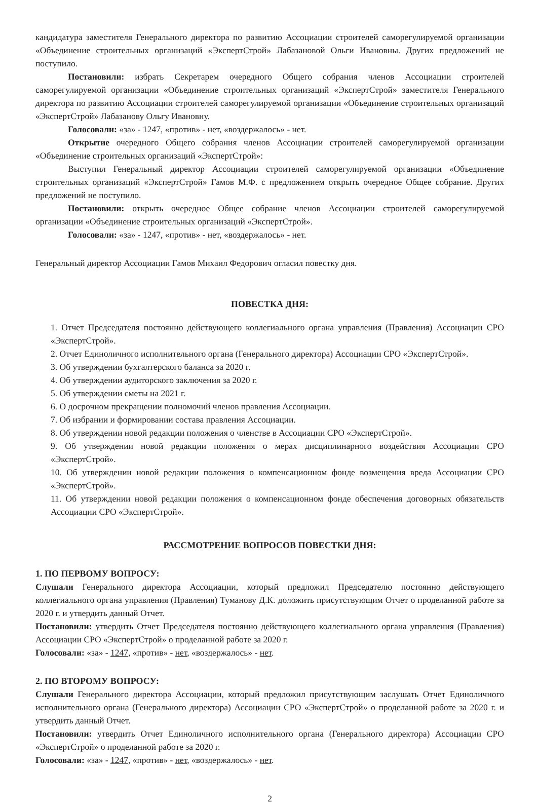кандидатура заместителя Генерального директора по развитию Ассоциации строителей саморегулируемой организации «Объединение строительных организаций «ЭкспертСтрой» Лабазановой Ольги Ивановны. Других предложений не поступило.
Постановили: избрать Секретарем очередного Общего собрания членов Ассоциации строителей саморегулируемой организации «Объединение строительных организаций «ЭкспертСтрой» заместителя Генерального директора по развитию Ассоциации строителей саморегулируемой организации «Объединение строительных организаций «ЭкспертСтрой» Лабазанову Ольгу Ивановну.
Голосовали: «за» - 1247, «против» - нет, «воздержалось» - нет.
Открытие очередного Общего собрания членов Ассоциации строителей саморегулируемой организации «Объединение строительных организаций «ЭкспертСтрой»:
Выступил Генеральный директор Ассоциации строителей саморегулируемой организации «Объединение строительных организаций «ЭкспертСтрой» Гамов М.Ф. с предложением открыть очередное Общее собрание. Других предложений не поступило.
Постановили: открыть очередное Общее собрание членов Ассоциации строителей саморегулируемой организации «Объединение строительных организаций «ЭкспертСтрой».
Голосовали: «за» - 1247, «против» - нет, «воздержалось» - нет.
Генеральный директор Ассоциации Гамов Михаил Федорович огласил повестку дня.
ПОВЕСТКА ДНЯ:
1. Отчет Председателя постоянно действующего коллегиального органа управления (Правления) Ассоциации СРО «ЭкспертСтрой».
2. Отчет Единоличного исполнительного органа (Генерального директора) Ассоциации СРО «ЭкспертСтрой».
3. Об утверждении бухгалтерского баланса за 2020 г.
4. Об утверждении аудиторского заключения за 2020 г.
5. Об утверждении сметы на 2021 г.
6. О досрочном прекращении полномочий членов правления Ассоциации.
7. Об избрании и формировании состава правления Ассоциации.
8. Об утверждении новой редакции положения о членстве в Ассоциации СРО «ЭкспертСтрой».
9. Об утверждении новой редакции положения о мерах дисциплинарного воздействия Ассоциации СРО «ЭкспертСтрой».
10. Об утверждении новой редакции положения о компенсационном фонде возмещения вреда Ассоциации СРО «ЭкспертСтрой».
11. Об утверждении новой редакции положения о компенсационном фонде обеспечения договорных обязательств Ассоциации СРО «ЭкспертСтрой».
РАССМОТРЕНИЕ ВОПРОСОВ ПОВЕСТКИ ДНЯ:
1. ПО ПЕРВОМУ ВОПРОСУ:
Слушали Генерального директора Ассоциации, который предложил Председателю постоянно действующего коллегиального органа управления (Правления) Туманову Д.К. доложить присутствующим Отчет о проделанной работе за 2020 г. и утвердить данный Отчет.
Постановили: утвердить Отчет Председателя постоянно действующего коллегиального органа управления (Правления) Ассоциации СРО «ЭкспертСтрой» о проделанной работе за 2020 г.
Голосовали: «за» - 1247, «против» - нет, «воздержалось» - нет.
2. ПО ВТОРОМУ ВОПРОСУ:
Слушали Генерального директора Ассоциации, который предложил присутствующим заслушать Отчет Единоличного исполнительного органа (Генерального директора) Ассоциации СРО «ЭкспертСтрой» о проделанной работе за 2020 г. и утвердить данный Отчет.
Постановили: утвердить Отчет Единоличного исполнительного органа (Генерального директора) Ассоциации СРО «ЭкспертСтрой» о проделанной работе за 2020 г.
Голосовали: «за» - 1247, «против» - нет, «воздержалось» - нет.
2